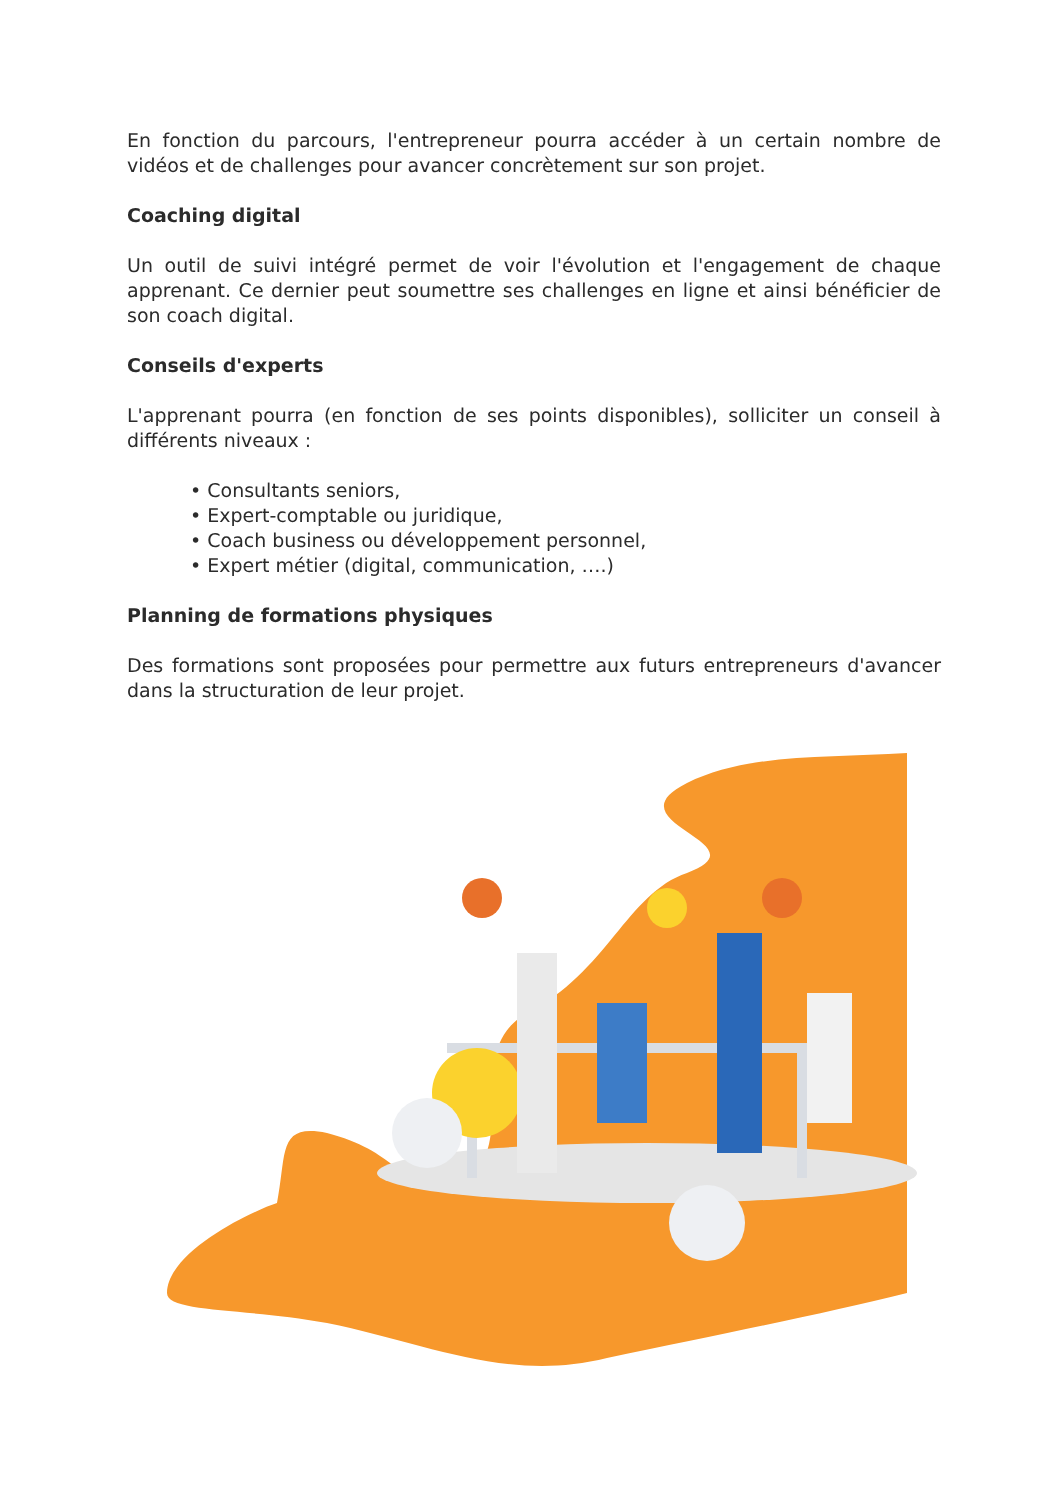En fonction du parcours, l'entrepreneur pourra accéder à un certain nombre de vidéos et de challenges pour avancer concrètement sur son projet.
Coaching digital
Un outil de suivi intégré permet de voir l'évolution et l'engagement de chaque apprenant. Ce dernier peut soumettre ses challenges en ligne et ainsi bénéficier de son coach digital.
Conseils d'experts
L'apprenant pourra (en fonction de ses points disponibles), solliciter un conseil à différents niveaux :
• Consultants seniors,
• Expert-comptable ou juridique,
• Coach business ou développement personnel,
• Expert métier (digital, communication, ….)
Planning de formations physiques
Des formations sont proposées pour permettre aux futurs entrepreneurs d'avancer dans la structuration de leur projet.